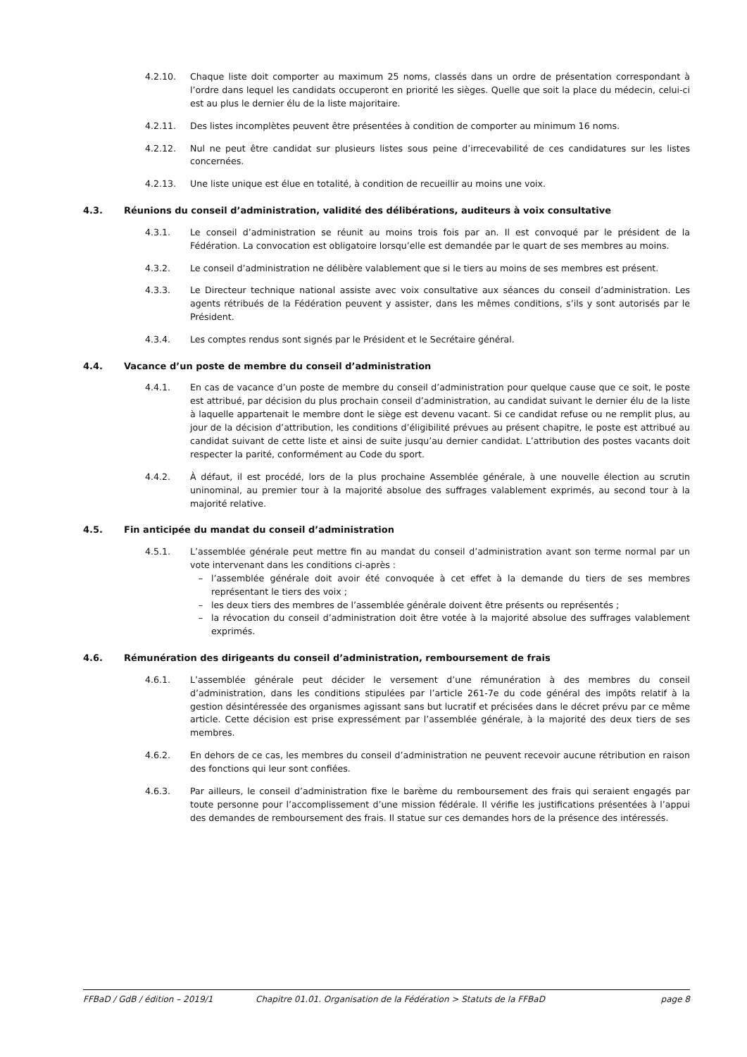4.2.10. Chaque liste doit comporter au maximum 25 noms, classés dans un ordre de présentation correspondant à l’ordre dans lequel les candidats occuperont en priorité les sièges. Quelle que soit la place du médecin, celui-ci est au plus le dernier élu de la liste majoritaire.
4.2.11. Des listes incomplètes peuvent être présentées à condition de comporter au minimum 16 noms.
4.2.12. Nul ne peut être candidat sur plusieurs listes sous peine d’irrecevabilité de ces candidatures sur les listes concernées.
4.2.13. Une liste unique est élue en totalité, à condition de recueillir au moins une voix.
4.3. Réunions du conseil d’administration, validité des délibérations, auditeurs à voix consultative
4.3.1. Le conseil d’administration se réunit au moins trois fois par an. Il est convoqué par le président de la Fédération. La convocation est obligatoire lorsqu’elle est demandée par le quart de ses membres au moins.
4.3.2. Le conseil d’administration ne délibère valablement que si le tiers au moins de ses membres est présent.
4.3.3. Le Directeur technique national assiste avec voix consultative aux séances du conseil d’administration. Les agents rétribués de la Fédération peuvent y assister, dans les mêmes conditions, s’ils y sont autorisés par le Président.
4.3.4. Les comptes rendus sont signés par le Président et le Secrétaire général.
4.4. Vacance d’un poste de membre du conseil d’administration
4.4.1. En cas de vacance d’un poste de membre du conseil d’administration pour quelque cause que ce soit, le poste est attribué, par décision du plus prochain conseil d’administration, au candidat suivant le dernier élu de la liste à laquelle appartenait le membre dont le siège est devenu vacant. Si ce candidat refuse ou ne remplit plus, au jour de la décision d’attribution, les conditions d’éligibilité prévues au présent chapitre, le poste est attribué au candidat suivant de cette liste et ainsi de suite jusqu’au dernier candidat. L’attribution des postes vacants doit respecter la parité, conformément au Code du sport.
4.4.2. À défaut, il est procédé, lors de la plus prochaine Assemblée générale, à une nouvelle élection au scrutin uninominal, au premier tour à la majorité absolue des suffrages valablement exprimés, au second tour à la majorité relative.
4.5. Fin anticipée du mandat du conseil d’administration
4.5.1. L’assemblée générale peut mettre fin au mandat du conseil d’administration avant son terme normal par un vote intervenant dans les conditions ci-après :
– l’assemblée générale doit avoir été convoquée à cet effet à la demande du tiers de ses membres représentant le tiers des voix ;
– les deux tiers des membres de l’assemblée générale doivent être présents ou représentés ;
– la révocation du conseil d’administration doit être votée à la majorité absolue des suffrages valablement exprimés.
4.6. Rémunération des dirigeants du conseil d’administration, remboursement de frais
4.6.1. L’assemblée générale peut décider le versement d’une rémunération à des membres du conseil d’administration, dans les conditions stipulées par l’article 261-7e du code général des impôts relatif à la gestion désintéressée des organismes agissant sans but lucratif et précisées dans le décret prévu par ce même article. Cette décision est prise expressément par l’assemblée générale, à la majorité des deux tiers de ses membres.
4.6.2. En dehors de ce cas, les membres du conseil d’administration ne peuvent recevoir aucune rétribution en raison des fonctions qui leur sont confiées.
4.6.3. Par ailleurs, le conseil d’administration fixe le barème du remboursement des frais qui seraient engagés par toute personne pour l’accomplissement d’une mission fédérale. Il vérifie les justifications présentées à l’appui des demandes de remboursement des frais. Il statue sur ces demandes hors de la présence des intéressés.
FFBaD / GdB / édition – 2019/1 Chapitre 01.01. Organisation de la Fédération > Statuts de la FFBaD page 8